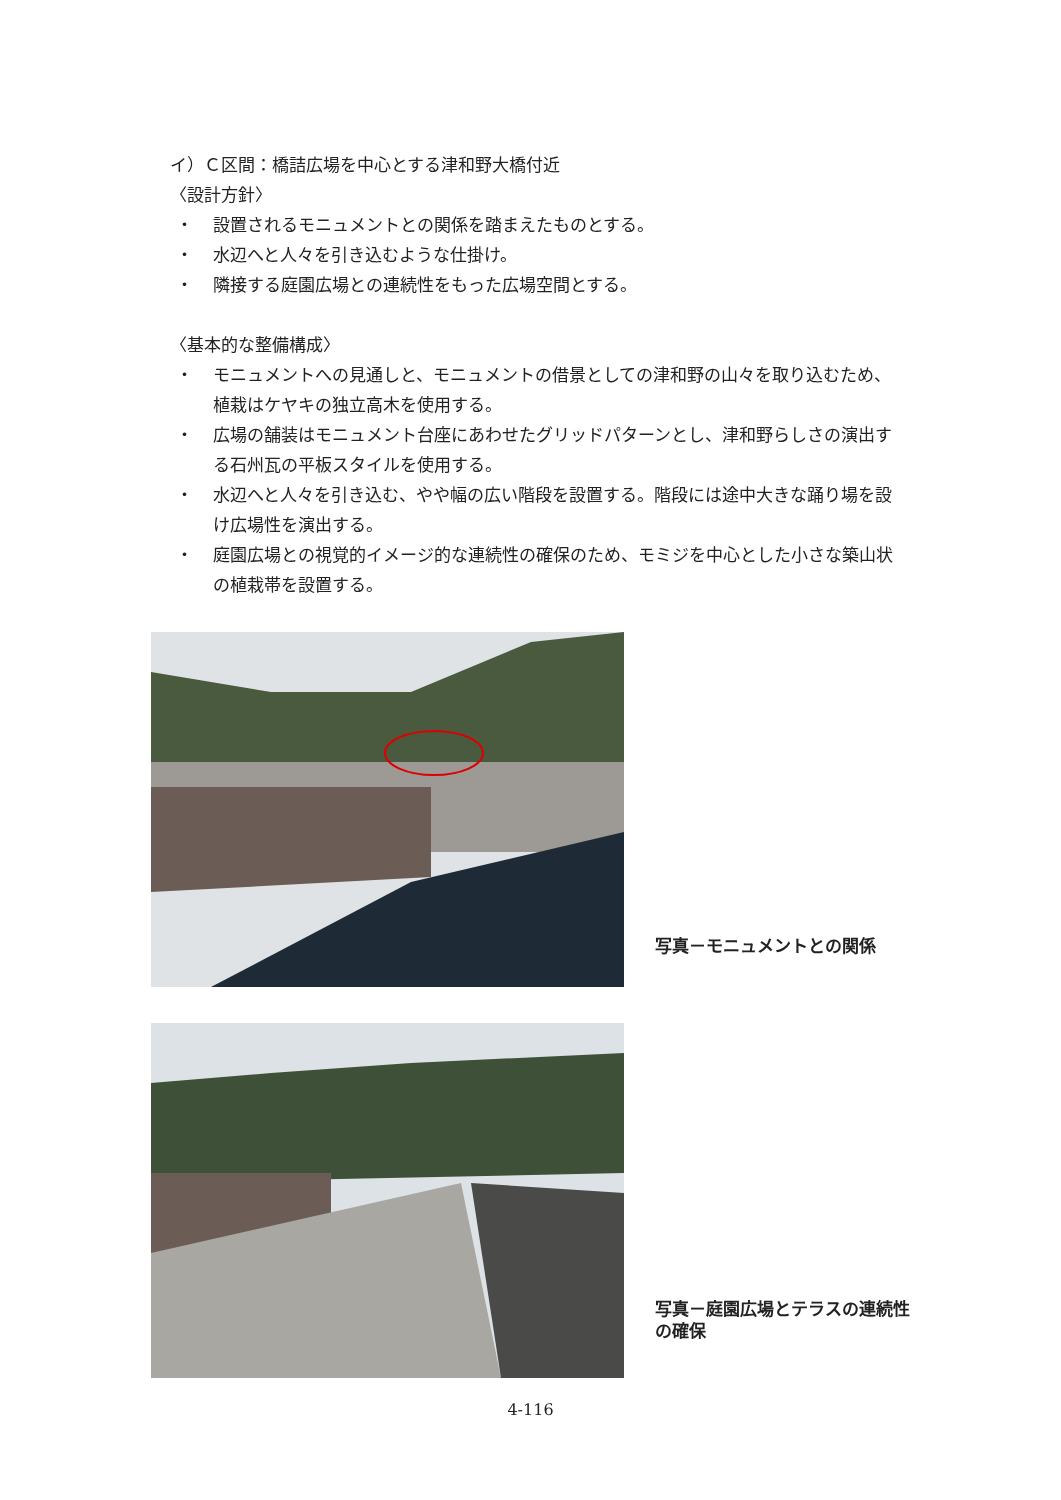イ）Ｃ区間：橋詰広場を中心とする津和野大橋付近
〈設計方針〉
・ 設置されるモニュメントとの関係を踏まえたものとする。
・ 水辺へと人々を引き込むような仕掛け。
・ 隣接する庭園広場との連続性をもった広場空間とする。
〈基本的な整備構成〉
・ モニュメントへの見通しと、モニュメントの借景としての津和野の山々を取り込むため、植栽はケヤキの独立高木を使用する。
・ 広場の舗装はモニュメント台座にあわせたグリッドパターンとし、津和野らしさの演出する石州瓦の平板スタイルを使用する。
・ 水辺へと人々を引き込む、やや幅の広い階段を設置する。階段には途中大きな踊り場を設け広場性を演出する。
・ 庭園広場との視覚的イメージ的な連続性の確保のため、モミジを中心とした小さな築山状の植栽帯を設置する。
写真－モニュメントとの関係
写真－庭園広場とテラスの連続性の確保
4-116